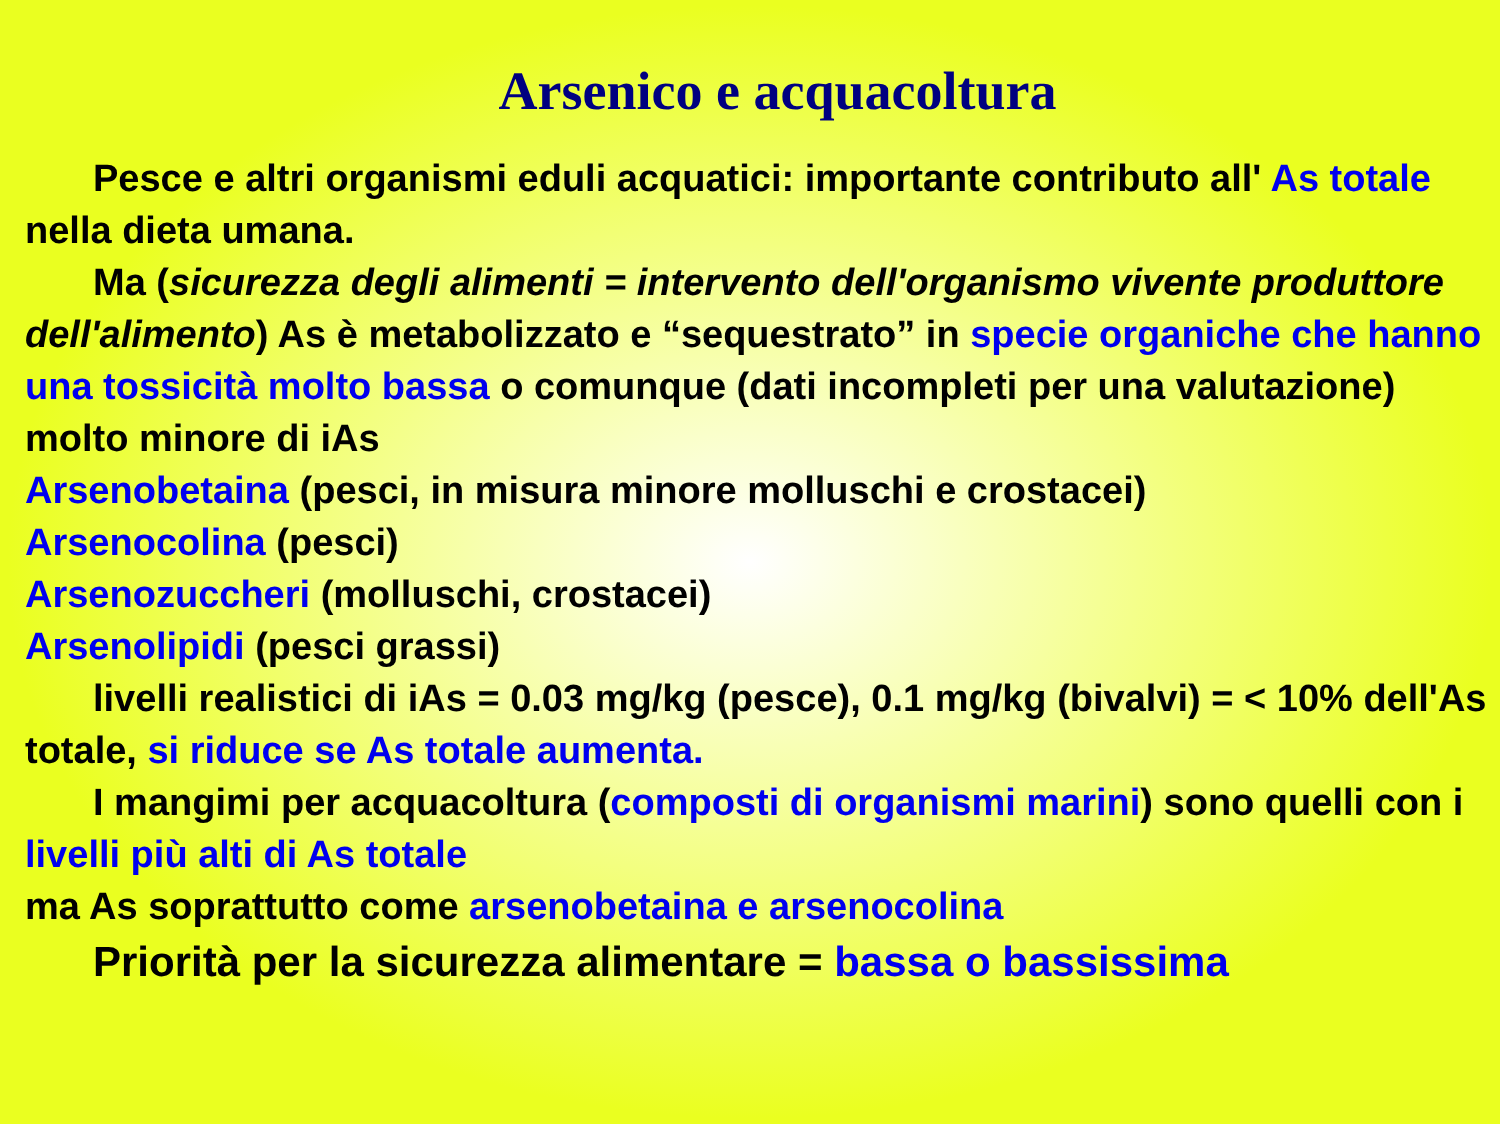Arsenico e acquacoltura
Pesce e altri organismi eduli acquatici: importante contributo all' As totale nella dieta umana.
Ma (sicurezza degli alimenti = intervento dell'organismo vivente produttore dell'alimento) As è metabolizzato e “sequestrato” in specie organiche che hanno una tossicità molto bassa o comunque (dati incompleti per una valutazione) molto minore di iAs
Arsenobetaina (pesci, in misura minore molluschi e crostacei)
Arsenocolina (pesci)
Arsenozuccheri (molluschi, crostacei)
Arsenolipidi (pesci grassi)
livelli realistici di iAs = 0.03 mg/kg (pesce), 0.1 mg/kg (bivalvi) = < 10% dell'As totale, si riduce se As totale aumenta.
I mangimi per acquacoltura (composti di organismi marini) sono quelli con i livelli più alti di As totale
ma As soprattutto come arsenobetaina e arsenocolina
Priorità per la sicurezza alimentare = bassa o bassissima